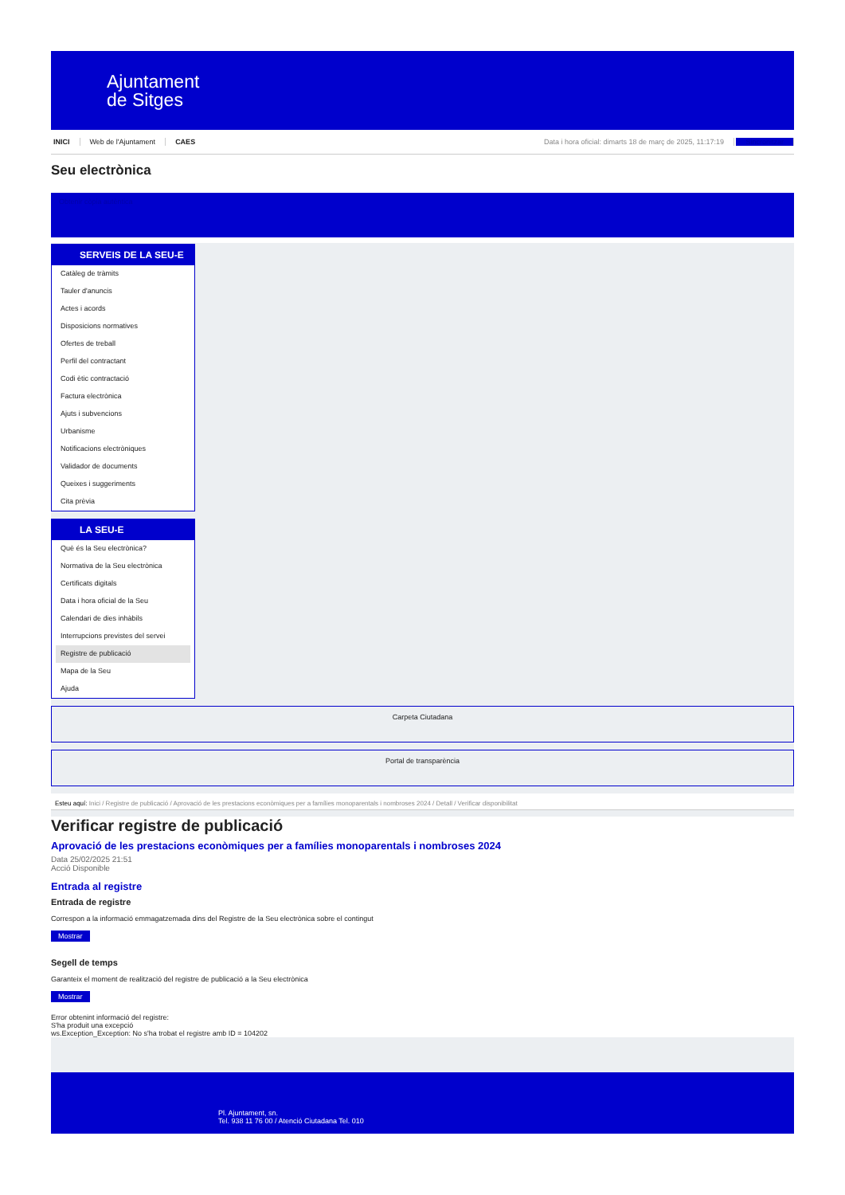Ajuntament
de Sitges
INICI Web de l'Ajuntament CAES
Data i hora oficial: dimarts 18 de març de 2025, 11:17:19 Sincronitzar
Seu electrònica
Obtenir còpia autèntica
SERVEIS DE LA SEU-E
Catàleg de tràmits
Tauler d'anuncis
Actes i acords
Disposicions normatives
Ofertes de treball
Perfil del contractant
Codi ètic contractació
Factura electrònica
Ajuts i subvencions
Urbanisme
Notificacions electròniques
Validador de documents
Queixes i suggeriments
Cita prèvia
LA SEU-E
Què és la Seu electrònica?
Normativa de la Seu electrònica
Certificats digitals
Data i hora oficial de la Seu
Calendari de dies inhàbils
Interrupcions previstes del servei
Registre de publicació
Mapa de la Seu
Ajuda
Carpeta Ciutadana
Portal de transparència
Esteu aquí: Inici / Registre de publicació / Aprovació de les prestacions econòmiques per a famílies monoparentals i nombroses 2024 / Detall / Verificar disponibilitat
Verificar registre de publicació
Aprovació de les prestacions econòmiques per a famílies monoparentals i nombroses 2024
Data 25/02/2025 21:51
Acció Disponible
Entrada al registre
Entrada de registre
Correspon a la informació emmagatzemada dins del Registre de la Seu electrònica sobre el contingut
Mostrar
Segell de temps
Garanteix el moment de realització del registre de publicació a la Seu electrònica
Mostrar
Error obtenint informació del registre:
S'ha produit una excepció
ws.Exception_Exception: No s'ha trobat el registre amb ID = 104202
Pl. Ajuntament, sn.
Tel. 938 11 76 00 / Atenció Ciutadana Tel. 010